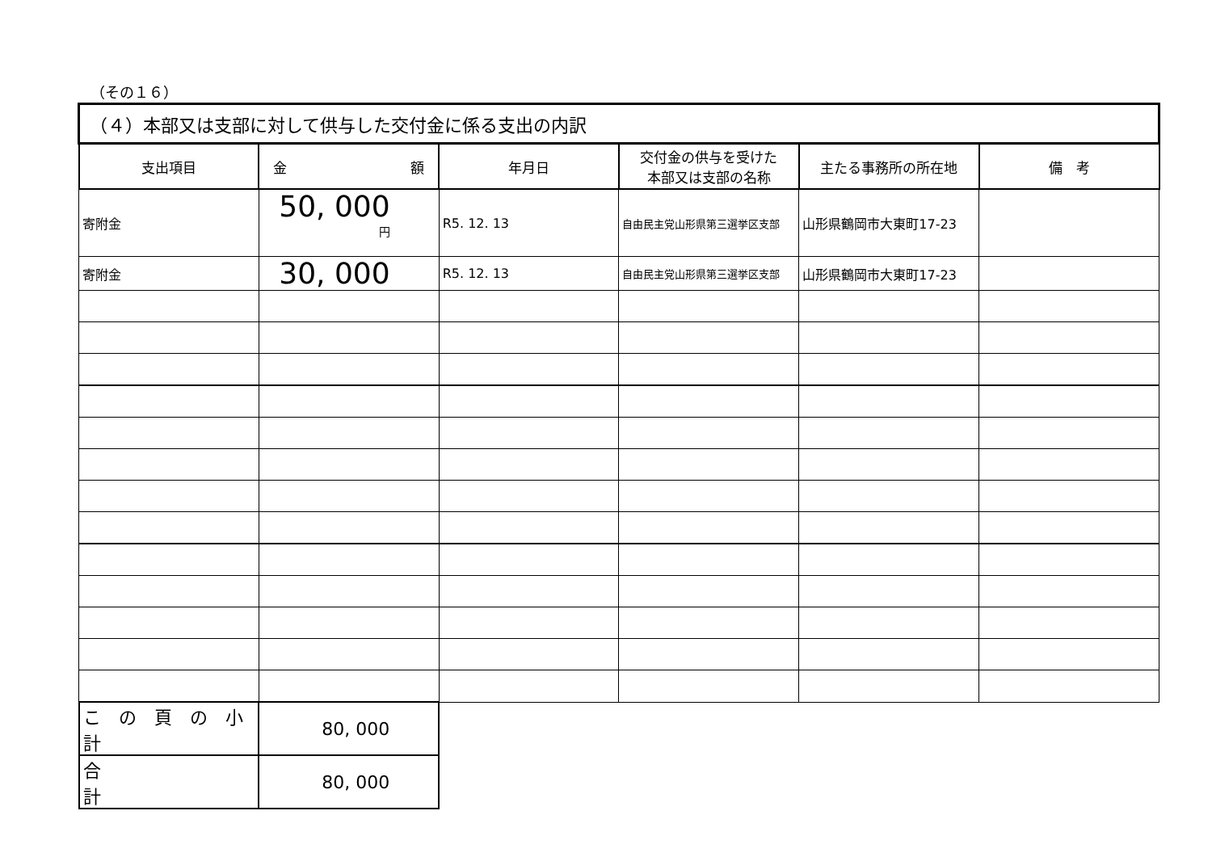（その１６）
| （４）本部又は支部に対して供与した交付金に係る支出の内訳 | | | | | |
| 支出項目 | 金 額 | 年月日 | 交付金の供与を受けた 本部又は支部の名称 | 主たる事務所の所在地 | 備 考 |
| 寄附金 | 50, 000 円 | R5. 12. 13 | 自由民主党山形県第三選挙区支部 | 山形県鶴岡市大東町17-23 | |
| 寄附金 | 30, 000 | R5. 12. 13 | 自由民主党山形県第三選挙区支部 | 山形県鶴岡市大東町17-23 | |
| こ の 頁 の 小 計 | 80, 000 | | | | |
| 合 計 | 80, 000 | | | | |